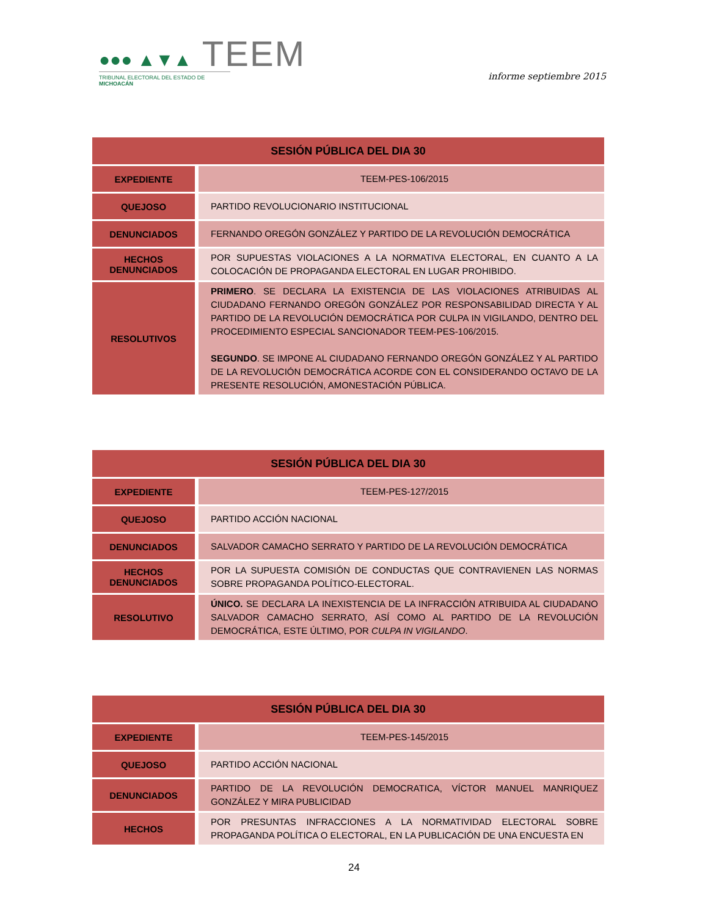●●● ▲▼▲ TEEM
TRIBUNAL ELECTORAL DEL ESTADO DE MICHOACÁN
informe septiembre 2015
| SESIÓN PÚBLICA DEL DIA 30 | |
| --- | --- |
| EXPEDIENTE | TEEM-PES-106/2015 |
| QUEJOSO | PARTIDO REVOLUCIONARIO INSTITUCIONAL |
| DENUNCIADOS | FERNANDO OREGÓN GONZÁLEZ Y PARTIDO DE LA REVOLUCIÓN DEMOCRÁTICA |
| HECHOS DENUNCIADOS | POR SUPUESTAS VIOLACIONES A LA NORMATIVA ELECTORAL, EN CUANTO A LA COLOCACIÓN DE PROPAGANDA ELECTORAL EN LUGAR PROHIBIDO. |
| RESOLUTIVOS | PRIMERO . SE DECLARA LA EXISTENCIA DE LAS VIOLACIONES ATRIBUIDAS AL CIUDADANO FERNANDO OREGÓN GONZÁLEZ POR RESPONSABILIDAD DIRECTA Y AL PARTIDO DE LA REVOLUCIÓN DEMOCRÁTICA POR CULPA IN VIGILANDO, DENTRO DEL PROCEDIMIENTO ESPECIAL SANCIONADOR TEEM-PES-106/2015. SEGUNDO . SE IMPONE AL CIUDADANO FERNANDO OREGÓN GONZÁLEZ Y AL PARTIDO DE LA REVOLUCIÓN DEMOCRÁTICA ACORDE CON EL CONSIDERANDO OCTAVO DE LA PRESENTE RESOLUCIÓN, AMONESTACIÓN PÚBLICA. |
| SESIÓN PÚBLICA DEL DIA 30 | |
| --- | --- |
| EXPEDIENTE | TEEM-PES-127/2015 |
| QUEJOSO | PARTIDO ACCIÓN NACIONAL |
| DENUNCIADOS | SALVADOR CAMACHO SERRATO Y PARTIDO DE LA REVOLUCIÓN DEMOCRÁTICA |
| HECHOS DENUNCIADOS | POR LA SUPUESTA COMISIÓN DE CONDUCTAS QUE CONTRAVIENEN LAS NORMAS SOBRE PROPAGANDA POLÍTICO-ELECTORAL. |
| RESOLUTIVO | ÚNICO. SE DECLARA LA INEXISTENCIA DE LA INFRACCIÓN ATRIBUIDA AL CIUDADANO SALVADOR CAMACHO SERRATO, ASÍ COMO AL PARTIDO DE LA REVOLUCIÓN DEMOCRÁTICA, ESTE ÚLTIMO, POR CULPA IN VIGILANDO . |
| SESIÓN PÚBLICA DEL DIA 30 | |
| --- | --- |
| EXPEDIENTE | TEEM-PES-145/2015 |
| QUEJOSO | PARTIDO ACCIÓN NACIONAL |
| DENUNCIADOS | PARTIDO DE LA REVOLUCIÓN DEMOCRATICA, VÍCTOR MANUEL MANRIQUEZ GONZÁLEZ Y MIRA PUBLICIDAD |
| HECHOS | POR PRESUNTAS INFRACCIONES A LA NORMATIVIDAD ELECTORAL SOBRE PROPAGANDA POLÍTICA O ELECTORAL, EN LA PUBLICACIÓN DE UNA ENCUESTA EN |
24